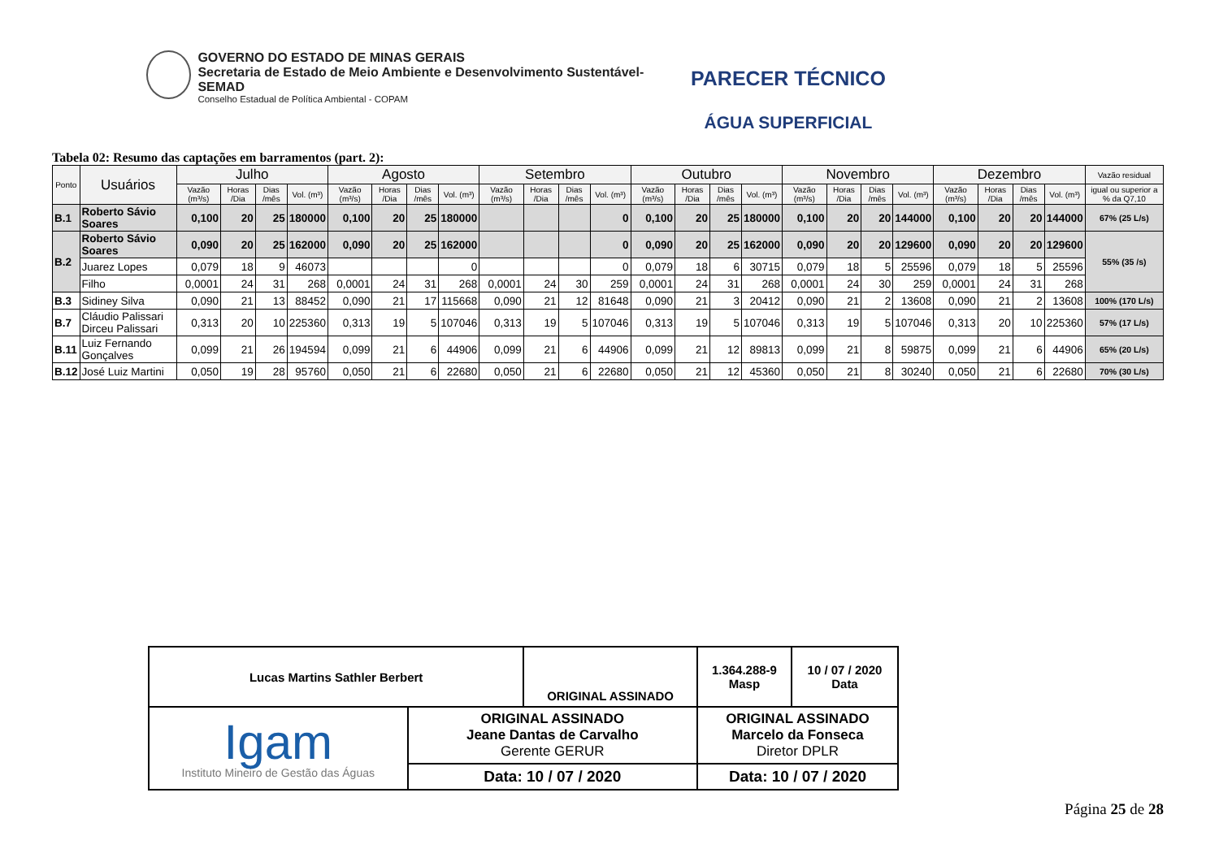GOVERNO DO ESTADO DE MINAS GERAIS
Secretaria de Estado de Meio Ambiente e Desenvolvimento Sustentável-SEMAD
Conselho Estadual de Política Ambiental - COPAM
PARECER TÉCNICO
ÁGUA SUPERFICIAL
Tabela 02: Resumo das captações em barramentos (part. 2):
| Ponto | Usuários | Julho | | | | Agosto | | | | Setembro | | | | Outubro | | | | Novembro | | | | Dezembro | | | | Vazão residual |
| --- | --- | --- | --- | --- | --- | --- | --- | --- | --- | --- | --- | --- | --- | --- | --- | --- | --- | --- | --- | --- | --- | --- | --- | --- | --- | --- |
| | | Vazão (m³/s) | Horas /Dia | Dias /mês | Vol. (m³) | Vazão (m³/s) | Horas /Dia | Dias /mês | Vol. (m³) | Vazão (m³/s) | Horas /Dia | Dias /mês | Vol. (m³) | Vazão (m³/s) | Horas /Dia | Dias /mês | Vol. (m³) | Vazão (m³/s) | Horas /Dia | Dias /mês | Vol. (m³) | Vazão (m³/s) | Horas /Dia | Dias /mês | Vol. (m³) | igual ou superior a % da Q7,10 |
| B.1 | Roberto Sávio Soares | 0,100 | 20 | 25 | 180000 | 0,100 | 20 | 25 | 180000 | | | | 0 | 0,100 | 20 | 25 | 180000 | 0,100 | 20 | 20 | 144000 | 0,100 | 20 | 20 | 144000 | 67% (25 L/s) |
| B.2 | Roberto Sávio Soares | 0,090 | 20 | 25 | 162000 | 0,090 | 20 | 25 | 162000 | | | | 0 | 0,090 | 20 | 25 | 162000 | 0,090 | 20 | 20 | 129600 | 0,090 | 20 | 20 | 129600 | 55% (35 /s) |
| | Juarez Lopes | 0,079 | 18 | 9 | 46073 | | | | 0 | | | | 0 | 0,079 | 18 | 6 | 30715 | 0,079 | 18 | 5 | 25596 | 0,079 | 18 | 5 | 25596 | |
| | Filho | 0,0001 | 24 | 31 | 268 | 0,0001 | 24 | 31 | 268 | 0,0001 | 24 | 30 | 259 | 0,0001 | 24 | 31 | 268 | 0,0001 | 24 | 30 | 259 | 0,0001 | 24 | 31 | 268 | |
| B.3 | Sidiney Silva | 0,090 | 21 | 13 | 88452 | 0,090 | 21 | 17 | 115668 | 0,090 | 21 | 12 | 81648 | 0,090 | 21 | 3 | 20412 | 0,090 | 21 | 2 | 13608 | 0,090 | 21 | 2 | 13608 | 100% (170 L/s) |
| B.7 | Cláudio Palissari Dirceu Palissari | 0,313 | 20 | 10 | 225360 | 0,313 | 19 | 5 | 107046 | 0,313 | 19 | 5 | 107046 | 0,313 | 19 | 5 | 107046 | 0,313 | 19 | 5 | 107046 | 0,313 | 20 | 10 | 225360 | 57% (17 L/s) |
| B.11 | Luiz Fernando Gonçalves | 0,099 | 21 | 26 | 194594 | 0,099 | 21 | 6 | 44906 | 0,099 | 21 | 6 | 44906 | 0,099 | 21 | 12 | 89813 | 0,099 | 21 | 8 | 59875 | 0,099 | 21 | 6 | 44906 | 65% (20 L/s) |
| B.12 | José Luiz Martini | 0,050 | 19 | 28 | 95760 | 0,050 | 21 | 6 | 22680 | 0,050 | 21 | 6 | 22680 | 0,050 | 21 | 12 | 45360 | 0,050 | 21 | 8 | 30240 | 0,050 | 21 | 6 | 22680 | 70% (30 L/s) |
| Lucas Martins Sathler Berbert | | ORIGINAL ASSINADO | | 1.364.288-9 Masp | 10 / 07 / 2020 Data |
| Igam Instituto Mineiro de Gestão das Águas | ORIGINAL ASSINADO Jeane Dantas de Carvalho Gerente GERUR | | ORIGINAL ASSINADO Marcelo da Fonseca Diretor DPLR | | |
| | Data: 10 / 07 / 2020 | | Data: 10 / 07 / 2020 | | |
Página 25 de 28